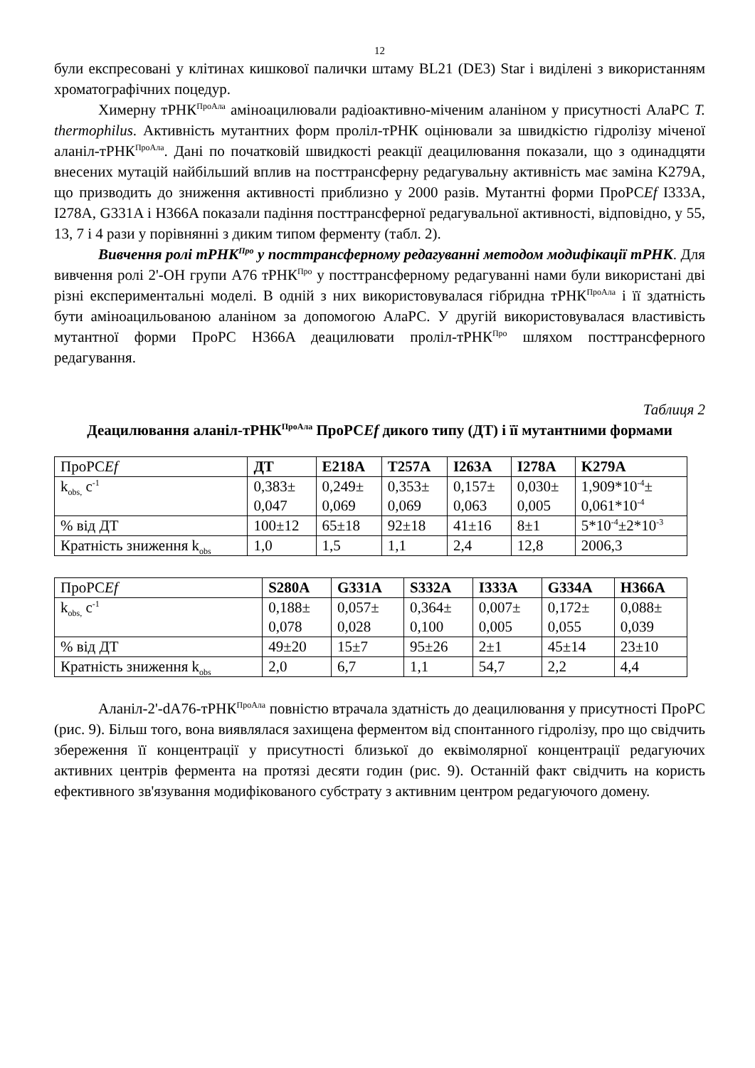12
були експресовані у клітинах кишкової палички штаму BL21 (DE3) Star і виділені з використанням хроматографічних поцедур.
Химерну тРНК<sup>ПроАла</sup> аміноацилювали радіоактивно-міченим аланіном у присутності АлаРС T. thermophilus. Активність мутантних форм проліл-тРНК оцінювали за швидкістю гідролізу міченої аланіл-тРНК<sup>ПроАла</sup>. Дані по початковій швидкості реакції деацилювання показали, що з одинадцяти внесених мутацій найбільший вплив на посттрансферну редагувальну активність має заміна K279A, що призводить до зниження активності приблизно у 2000 разів. Мутантні форми ПроРСEf I333A, I278A, G331A і H366A показали падіння посттрансферної редагувальної активності, відповідно, у 55, 13, 7 і 4 рази у порівнянні з диким типом ферменту (табл. 2).
Вивчення ролі тРНК<sup>Про</sup> у посттрансферному редагуванні методом модифікації тРНК. Для вивчення ролі 2'-OH групи A76 тРНК<sup>Про</sup> у посттрансферному редагуванні нами були використані дві різні експериментальні моделі. В одній з них використовувалася гібридна тРНК<sup>ПроАла</sup> і її здатність бути аміноацильованою аланіном за допомогою АлаРС. У другій використовувалася властивість мутантної форми ПроРС H366A деацилювати проліл-тРНК<sup>Про</sup> шляхом посттрансферного редагування.
Таблиця 2
Деацилювання аланіл-тРНК<sup>ПроАла</sup> ПроРСEf дикого типу (ДТ) і її мутантними формами
| ПроРС Ef | ДТ | E218A | T257A | I263A | I278A | K279A |
| k<sub>obs,</sub> с<sup>-1</sup> | 0,383± 0,047 | 0,249± 0,069 | 0,353± 0,069 | 0,157± 0,063 | 0,030± 0,005 | 1,909*10<sup>-4</sup>± 0,061*10<sup>-4</sup> |
| % від ДТ | 100±12 | 65±18 | 92±18 | 41±16 | 8±1 | 5*10<sup>-4</sup>±2*10<sup>-3</sup> |
| Кратність зниження k<sub>obs</sub> | 1,0 | 1,5 | 1,1 | 2,4 | 12,8 | 2006,3 |
| ПроРС Ef | S280A | G331A | S332A | I333A | G334A | H366A |
| k<sub>obs,</sub> с<sup>-1</sup> | 0,188± 0,078 | 0,057± 0,028 | 0,364± 0,100 | 0,007± 0,005 | 0,172± 0,055 | 0,088± 0,039 |
| % від ДТ | 49±20 | 15±7 | 95±26 | 2±1 | 45±14 | 23±10 |
| Кратність зниження k<sub>obs</sub> | 2,0 | 6,7 | 1,1 | 54,7 | 2,2 | 4,4 |
Аланіл-2'-dA76-тРНК<sup>ПроАла</sup> повністю втрачала здатність до деацилювання у присутності ПроРС (рис. 9). Більш того, вона виявлялася захищена ферментом від спонтанного гідролізу, про що свідчить збереження її концентрації у присутності близької до еквімолярної концентрації редагуючих активних центрів фермента на протязі десяти годин (рис. 9). Останній факт свідчить на користь ефективного зв'язування модифікованого субстрату з активним центром редагуючого домену.